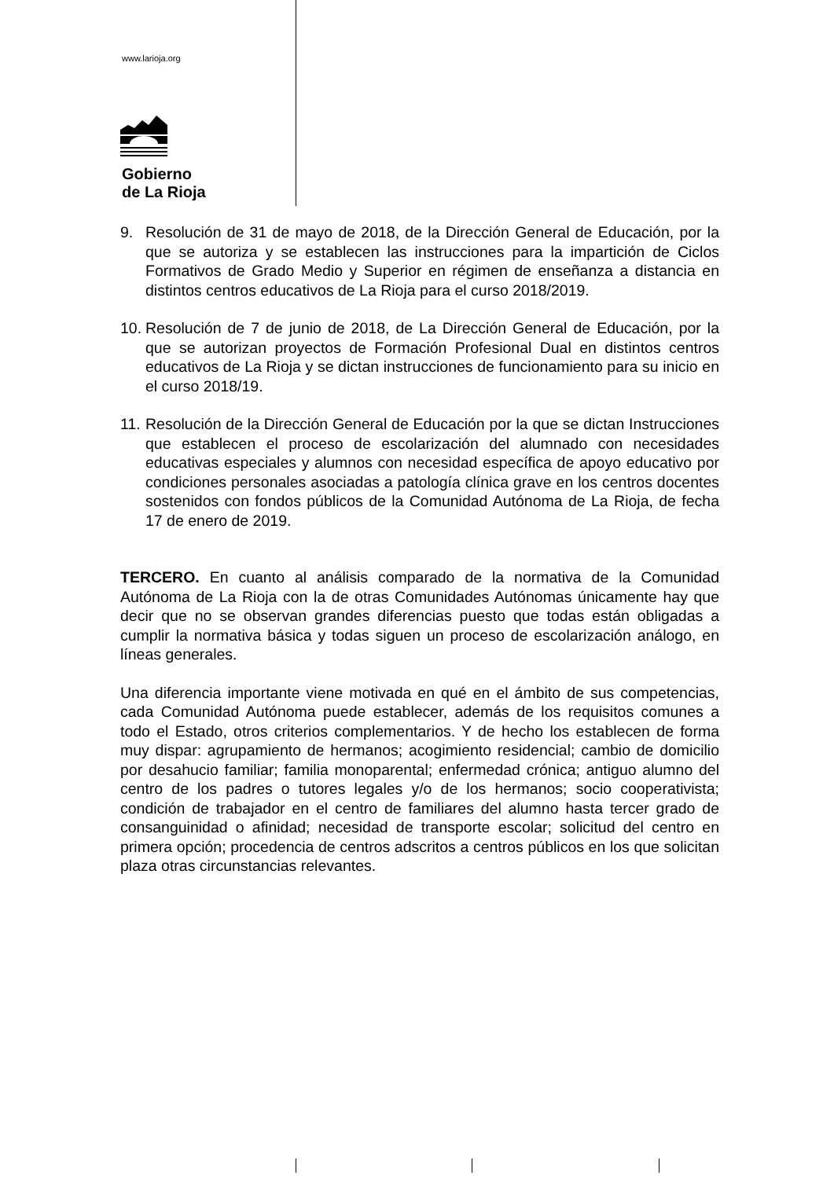www.larioja.org
Gobierno
de La Rioja
9. Resolución de 31 de mayo de 2018, de la Dirección General de Educación, por la que se autoriza y se establecen las instrucciones para la impartición de Ciclos Formativos de Grado Medio y Superior en régimen de enseñanza a distancia en distintos centros educativos de La Rioja para el curso 2018/2019.
10. Resolución de 7 de junio de 2018, de La Dirección General de Educación, por la que se autorizan proyectos de Formación Profesional Dual en distintos centros educativos de La Rioja y se dictan instrucciones de funcionamiento para su inicio en el curso 2018/19.
11. Resolución de la Dirección General de Educación por la que se dictan Instrucciones que establecen el proceso de escolarización del alumnado con necesidades educativas especiales y alumnos con necesidad específica de apoyo educativo por condiciones personales asociadas a patología clínica grave en los centros docentes sostenidos con fondos públicos de la Comunidad Autónoma de La Rioja, de fecha 17 de enero de 2019.
TERCERO. En cuanto al análisis comparado de la normativa de la Comunidad Autónoma de La Rioja con la de otras Comunidades Autónomas únicamente hay que decir que no se observan grandes diferencias puesto que todas están obligadas a cumplir la normativa básica y todas siguen un proceso de escolarización análogo, en líneas generales.
Una diferencia importante viene motivada en qué en el ámbito de sus competencias, cada Comunidad Autónoma puede establecer, además de los requisitos comunes a todo el Estado, otros criterios complementarios. Y de hecho los establecen de forma muy dispar: agrupamiento de hermanos; acogimiento residencial; cambio de domicilio por desahucio familiar; familia monoparental; enfermedad crónica; antiguo alumno del centro de los padres o tutores legales y/o de los hermanos; socio cooperativista; condición de trabajador en el centro de familiares del alumno hasta tercer grado de consanguinidad o afinidad; necesidad de transporte escolar; solicitud del centro en primera opción; procedencia de centros adscritos a centros públicos en los que solicitan plaza otras circunstancias relevantes.